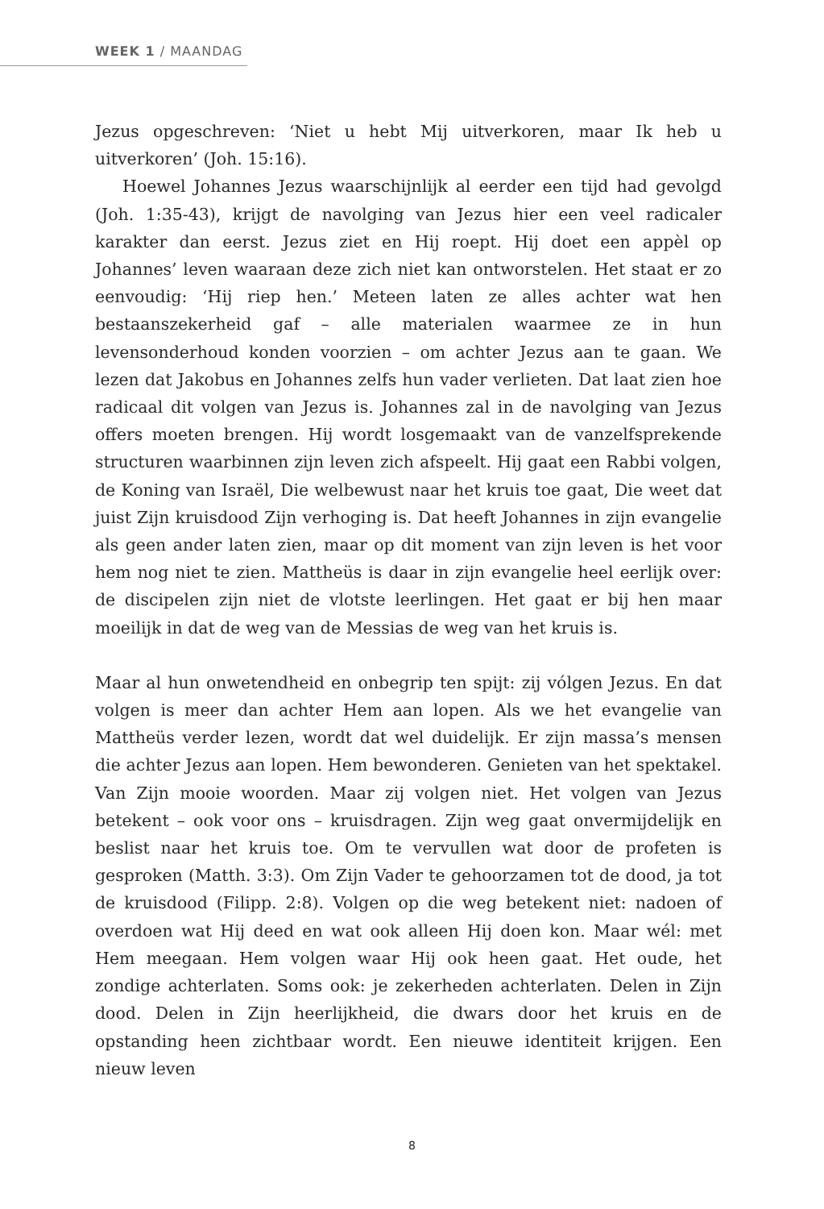WEEK 1 / MAANDAG
Jezus opgeschreven: ‘Niet u hebt Mij uitverkoren, maar Ik heb u uitverkoren’ (Joh. 15:16).
Hoewel Johannes Jezus waarschijnlijk al eerder een tijd had gevolgd (Joh. 1:35-43), krijgt de navolging van Jezus hier een veel radicaler karakter dan eerst. Jezus ziet en Hij roept. Hij doet een appèl op Johannes’ leven waaraan deze zich niet kan ontworstelen. Het staat er zo eenvoudig: ‘Hij riep hen.’ Meteen laten ze alles achter wat hen bestaanszekerheid gaf – alle materialen waarmee ze in hun levensonderhoud konden voorzien – om achter Jezus aan te gaan. We lezen dat Jakobus en Johannes zelfs hun vader verlieten. Dat laat zien hoe radicaal dit volgen van Jezus is. Johannes zal in de navolging van Jezus offers moeten brengen. Hij wordt losgemaakt van de vanzelfsprekende structuren waarbinnen zijn leven zich afspeelt. Hij gaat een Rabbi volgen, de Koning van Israël, Die welbewust naar het kruis toe gaat, Die weet dat juist Zijn kruisdood Zijn verhoging is. Dat heeft Johannes in zijn evangelie als geen ander laten zien, maar op dit moment van zijn leven is het voor hem nog niet te zien. Mattheüs is daar in zijn evangelie heel eerlijk over: de discipelen zijn niet de vlotste leerlingen. Het gaat er bij hen maar moeilijk in dat de weg van de Messias de weg van het kruis is.
Maar al hun onwetendheid en onbegrip ten spijt: zij vólgen Jezus. En dat volgen is meer dan achter Hem aan lopen. Als we het evangelie van Mattheüs verder lezen, wordt dat wel duidelijk. Er zijn massa’s mensen die achter Jezus aan lopen. Hem bewonderen. Genieten van het spektakel. Van Zijn mooie woorden. Maar zij volgen niet. Het volgen van Jezus betekent – ook voor ons – kruisdragen. Zijn weg gaat onvermijdelijk en beslist naar het kruis toe. Om te vervullen wat door de profeten is gesproken (Matth. 3:3). Om Zijn Vader te gehoorzamen tot de dood, ja tot de kruisdood (Filipp. 2:8). Volgen op die weg betekent niet: nadoen of overdoen wat Hij deed en wat ook alleen Hij doen kon. Maar wél: met Hem meegaan. Hem volgen waar Hij ook heen gaat. Het oude, het zondige achterlaten. Soms ook: je zekerheden achterlaten. Delen in Zijn dood. Delen in Zijn heerlijkheid, die dwars door het kruis en de opstanding heen zichtbaar wordt. Een nieuwe identiteit krijgen. Een nieuw leven
8